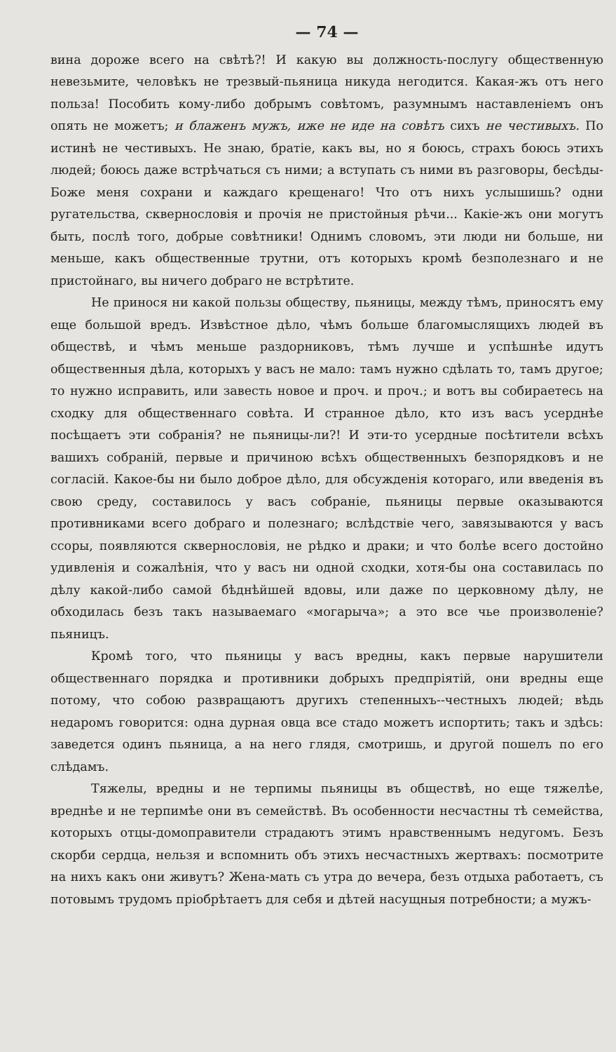— 74 —
вина дороже всего на свѣтѣ?! И какую вы должность-послугу общественную невезьмите, человѣкъ не трезвый-пьяница никуда негодится. Какая-жъ отъ него польза! Пособить кому-либо добрымъ совѣтомъ, разумнымъ наставленіемъ онъ опять не можетъ; и блаженъ мужъ, иже не иде на совѣтъ сихъ не честивыхъ. По истинѣ не честивыхъ. Не знаю, братіе, какъ вы, но я боюсь, страхъ боюсь этихъ людей; боюсь даже встрѣчаться съ ними; а вступать съ ними въ разговоры, бесѣды-Боже меня сохрани и каждаго крещенаго! Что отъ нихъ услышишь? одни ругательства, сквернословія и прочія не пристойныя рѣчи... Какіе-жъ они могутъ быть, послѣ того, добрые совѣтники! Однимъ словомъ, эти люди ни больше, ни меньше, какъ общественные трутни, отъ которыхъ кромѣ безполезнаго и не пристойнаго, вы ничего добраго не встрѣтите.
Не принося ни какой пользы обществу, пьяницы, между тѣмъ, приносятъ ему еще большой вредъ. Извѣстное дѣло, чѣмъ больше благомыслящихъ людей въ обществѣ, и чѣмъ меньше раздорниковъ, тѣмъ лучше и успѣшнѣе идутъ общественныя дѣла, которыхъ у васъ не мало: тамъ нужно сдѣлать то, тамъ другое; то нужно исправить, или завесть новое и проч. и проч.; и вотъ вы собираетесь на сходку для общественнаго совѣта. И странное дѣло, кто изъ васъ усерднѣе посѣщаетъ эти собранія? не пьяницы-ли?! И эти-то усердные посѣтители всѣхъ вашихъ собраній, первые и причиною всѣхъ общественныхъ безпорядковъ и не согласій. Какое-бы ни было доброе дѣло, для обсужденія котораго, или введенія въ свою среду, составилось у васъ собраніе, пьяницы первые оказываются противниками всего добраго и полезнаго; вслѣдствіе чего, завязываются у васъ ссоры, появляются сквернословія, не рѣдко и драки; и что болѣе всего достойно удивленія и сожалѣнія, что у васъ ни одной сходки, хотя-бы она составилась по дѣлу какой-либо самой бѣднѣйшей вдовы, или даже по церковному дѣлу, не обходилась безъ такъ называемаго «могарыча»; а это все чье произволеніе? пьяницъ.
Кромѣ того, что пьяницы у васъ вредны, какъ первые нарушители общественнаго порядка и противники добрыхъ предпріятій, они вредны еще потому, что собою развращаютъ другихъ степенныхъ--честныхъ людей; вѣдь недаромъ говорится: одна дурная овца все стадо можетъ испортить; такъ и здѣсь: заведется одинъ пьяница, а на него глядя, смотришь, и другой пошелъ по его слѣдамъ.
Тяжелы, вредны и не терпимы пьяницы въ обществѣ, но еще тяжелѣе, вреднѣе и не терпимѣе они въ семействѣ. Въ особенности несчастны тѣ семейства, которыхъ отцы-домоправители страдаютъ этимъ нравственнымъ недугомъ. Безъ скорби сердца, нельзя и вспомнить объ этихъ несчастныхъ жертвахъ: посмотрите на нихъ какъ они живутъ? Жена-мать съ утра до вечера, безъ отдыха работаетъ, съ потовымъ трудомъ пріобрѣтаетъ для себя и дѣтей насущныя потребности; а мужъ-